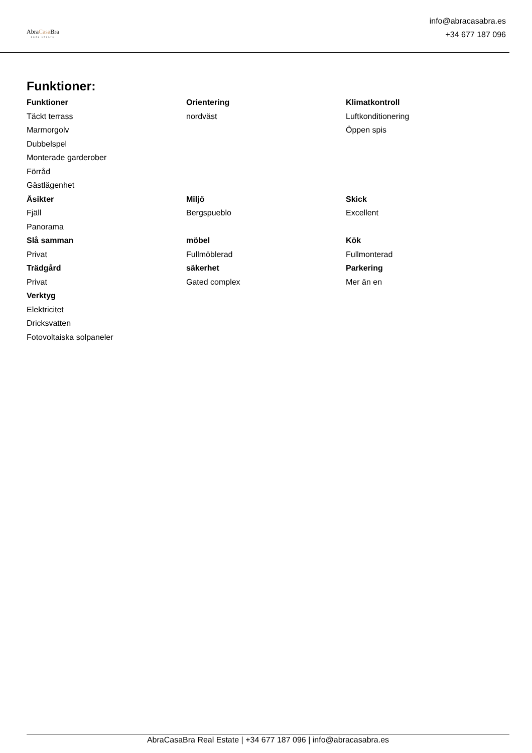AbraCasa Bra
REAL ESTATE
info@abracasabra.es
+34 677 187 096
Funktioner:
Funktioner
Täckt terrass
Marmorgolv
Dubbelspel
Monterade garderober
Förråd
Gästlägenhet
Orientering
nordväst
Klimatkontroll
Luftkonditionering
Öppen spis
Åsikter
Fjäll
Panorama
Miljö
Bergspueblo
Skick
Excellent
Slå samman
Privat
möbel
Fullmöblerad
Kök
Fullmonterad
Trädgård
Privat
säkerhet
Gated complex
Parkering
Mer än en
Verktyg
Elektricitet
Dricksvatten
Fotovoltaiska solpaneler
AbraCasaBra Real Estate | +34 677 187 096 | info@abracasabra.es